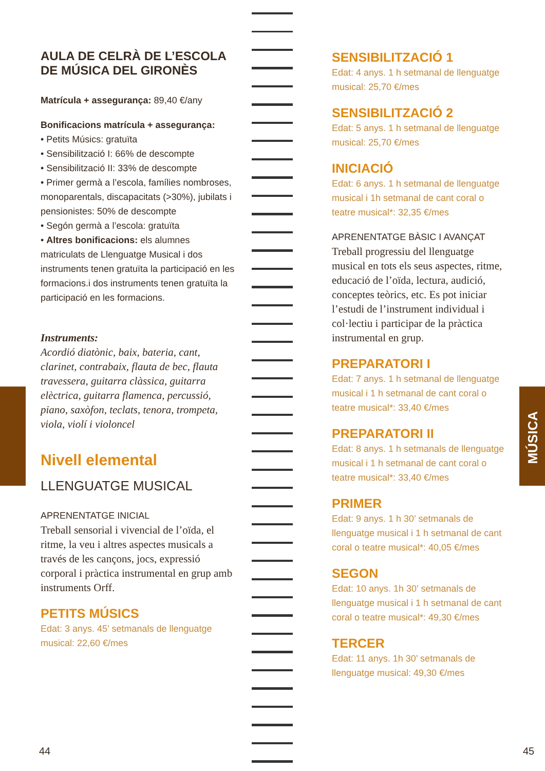MÚSICA
AULA DE CELRÀ DE L’ESCOLA
DE MÚSICA DEL GIRONÈS
Matrícula + assegurança: 89,40 €/any
Bonificacions matrícula + assegurança:
• Petits Músics: gratuïta
• Sensibilització I: 66% de descompte
• Sensibilització II: 33% de descompte
• Primer germà a l’escola, famílies nombroses, monoparentals, discapacitats (>30%), jubilats i pensionistes: 50% de descompte
• Segón germà a l’escola: gratuïta
• Altres bonificacions: els alumnes matriculats de Llenguatge Musical i dos instruments tenen gratuïta la participació en les formacions.i dos instruments tenen gratuïta la participació en les formacions.
Instruments:
Acordió diatònic, baix, bateria, cant, clarinet, contrabaix, flauta de bec, flauta travessera, guitarra clàssica, guitarra elèctrica, guitarra flamenca, percussió, piano, saxòfon, teclats, tenora, trompeta, viola, violí i violoncel
Nivell elemental
LLENGUATGE MUSICAL
APRENENTATGE INICIAL
Treball sensorial i vivencial de l’oïda, el ritme, la veu i altres aspectes musicals a través de les cançons, jocs, expressió corporal i pràctica instrumental en grup amb instruments Orff.
PETITS MÚSICS
Edat: 3 anys. 45’ setmanals de llenguatge musical: 22,60 €/mes
SENSIBILITZACIÓ 1
Edat: 4 anys. 1 h setmanal de llenguatge musical: 25,70 €/mes
SENSIBILITZACIÓ 2
Edat: 5 anys. 1 h setmanal de llenguatge musical: 25,70 €/mes
INICIACIÓ
Edat: 6 anys. 1 h setmanal de llenguatge musical i 1h setmanal de cant coral o teatre musical*: 32,35 €/mes
APRENENTATGE BÀSIC I AVANÇAT
Treball progressiu del llenguatge musical en tots els seus aspectes, ritme, educació de l’oïda, lectura, audició, conceptes teòrics, etc. Es pot iniciar l’estudi de l’instrument individual i col·lectiu i participar de la pràctica instrumental en grup.
PREPARATORI I
Edat: 7 anys. 1 h setmanal de llenguatge musical i 1 h setmanal de cant coral o teatre musical*: 33,40 €/mes
PREPARATORI II
Edat: 8 anys. 1 h setmanals de llenguatge musical i 1 h setmanal de cant coral o teatre musical*: 33,40 €/mes
PRIMER
Edat: 9 anys. 1 h 30’ setmanals de llenguatge musical i 1 h setmanal de cant coral o teatre musical*: 40,05 €/mes
SEGON
Edat: 10 anys. 1h 30’ setmanals de llenguatge musical i 1 h setmanal de cant coral o teatre musical*: 49,30 €/mes
TERCER
Edat: 11 anys. 1h 30’ setmanals de llenguatge musical: 49,30 €/mes
44 45